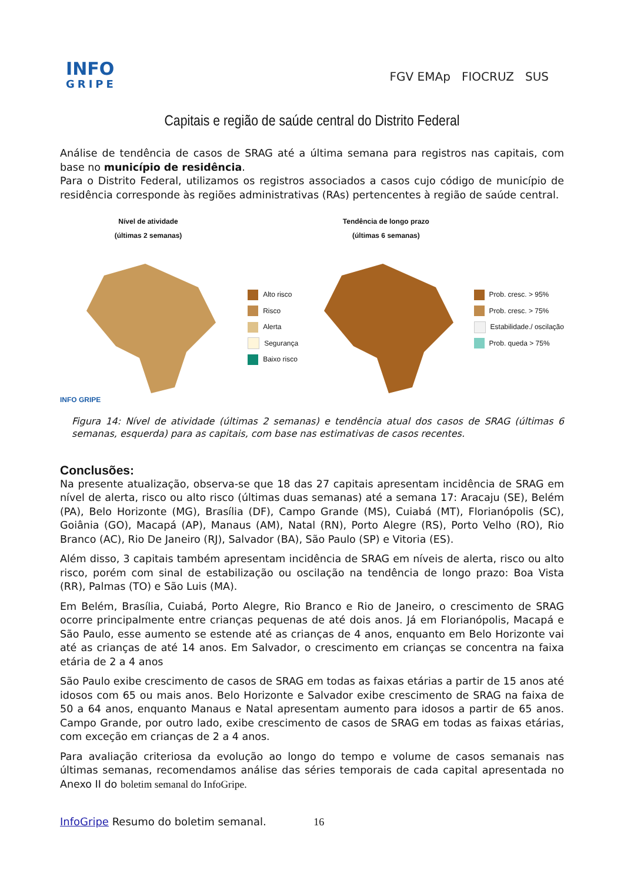INFO
GRIPE
FGV EMAp FIOCRUZ SUS
Capitais e região de saúde central do Distrito Federal
Análise de tendência de casos de SRAG até a última semana para registros nas capitais, com base no município de residência.
Para o Distrito Federal, utilizamos os registros associados a casos cujo código de município de residência corresponde às regiões administrativas (RAs) pertencentes à região de saúde central.
Nível de atividade
(últimas 2 semanas)
INFO GRIPE
Alto risco
Risco
Alerta
Segurança
Baixo risco
Tendência de longo prazo
(últimas 6 semanas)
Prob. cresc. > 95%
Prob. cresc. > 75%
Estabilidade./ oscilação
Prob. queda > 75%
Figura 14: Nível de atividade (últimas 2 semanas) e tendência atual dos casos de SRAG (últimas 6 semanas, esquerda) para as capitais, com base nas estimativas de casos recentes.
Conclusões:
Na presente atualização, observa-se que 18 das 27 capitais apresentam incidência de SRAG em nível de alerta, risco ou alto risco (últimas duas semanas) até a semana 17: Aracaju (SE), Belém (PA), Belo Horizonte (MG), Brasília (DF), Campo Grande (MS), Cuiabá (MT), Florianópolis (SC), Goiânia (GO), Macapá (AP), Manaus (AM), Natal (RN), Porto Alegre (RS), Porto Velho (RO), Rio Branco (AC), Rio De Janeiro (RJ), Salvador (BA), São Paulo (SP) e Vitoria (ES).
Além disso, 3 capitais também apresentam incidência de SRAG em níveis de alerta, risco ou alto risco, porém com sinal de estabilização ou oscilação na tendência de longo prazo: Boa Vista (RR), Palmas (TO) e São Luis (MA).
Em Belém, Brasília, Cuiabá, Porto Alegre, Rio Branco e Rio de Janeiro, o crescimento de SRAG ocorre principalmente entre crianças pequenas de até dois anos. Já em Florianópolis, Macapá e São Paulo, esse aumento se estende até as crianças de 4 anos, enquanto em Belo Horizonte vai até as crianças de até 14 anos. Em Salvador, o crescimento em crianças se concentra na faixa etária de 2 a 4 anos
São Paulo exibe crescimento de casos de SRAG em todas as faixas etárias a partir de 15 anos até idosos com 65 ou mais anos. Belo Horizonte e Salvador exibe crescimento de SRAG na faixa de 50 a 64 anos, enquanto Manaus e Natal apresentam aumento para idosos a partir de 65 anos. Campo Grande, por outro lado, exibe crescimento de casos de SRAG em todas as faixas etárias, com exceção em crianças de 2 a 4 anos.
Para avaliação criteriosa da evolução ao longo do tempo e volume de casos semanais nas últimas semanas, recomendamos análise das séries temporais de cada capital apresentada no Anexo II do boletim semanal do InfoGripe.
InfoGripe Resumo do boletim semanal. 16